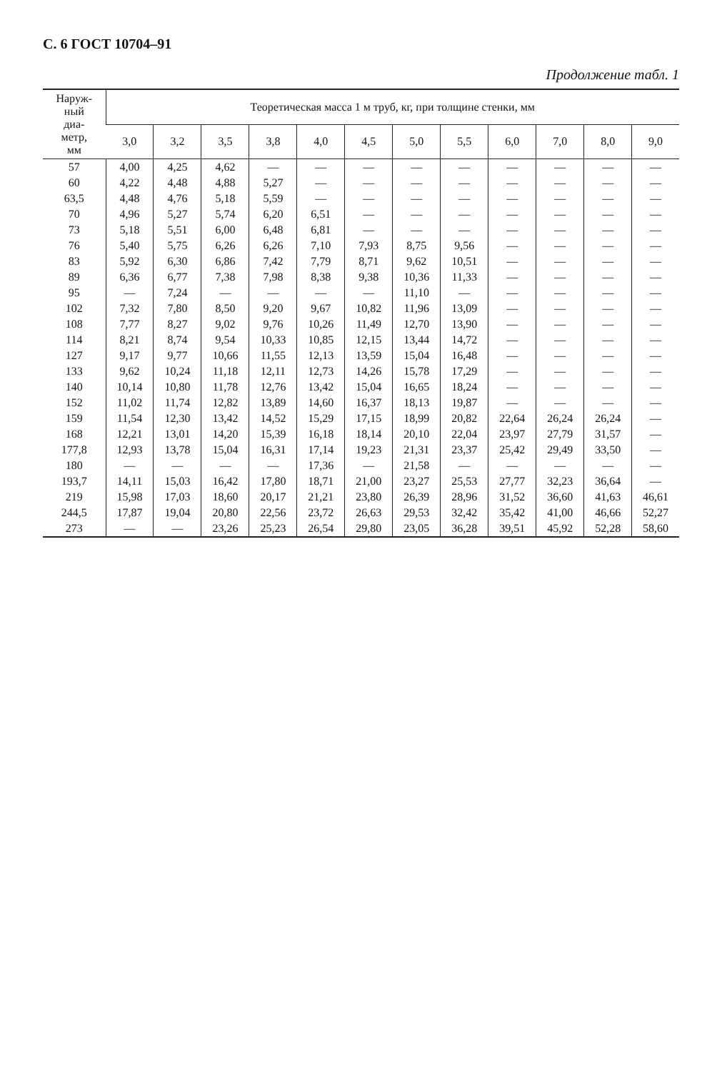С. 6 ГОСТ 10704–91
Продолжение табл. 1
| Наруж- ный диа- метр, мм | Теоретическая масса 1 м труб, кг, при толщине стенки, мм | | | | | | | | | | | |
| --- | --- | --- | --- | --- | --- | --- | --- | --- | --- | --- | --- | --- |
| | 3,0 | 3,2 | 3,5 | 3,8 | 4,0 | 4,5 | 5,0 | 5,5 | 6,0 | 7,0 | 8,0 | 9,0 |
| 57 | 4,00 | 4,25 | 4,62 | — | — | — | — | — | — | — | — | — |
| 60 | 4,22 | 4,48 | 4,88 | 5,27 | — | — | — | — | — | — | — | — |
| 63,5 | 4,48 | 4,76 | 5,18 | 5,59 | — | — | — | — | — | — | — | — |
| 70 | 4,96 | 5,27 | 5,74 | 6,20 | 6,51 | — | — | — | — | — | — | — |
| 73 | 5,18 | 5,51 | 6,00 | 6,48 | 6,81 | — | — | — | — | — | — | — |
| 76 | 5,40 | 5,75 | 6,26 | 6,26 | 7,10 | 7,93 | 8,75 | 9,56 | — | — | — | — |
| 83 | 5,92 | 6,30 | 6,86 | 7,42 | 7,79 | 8,71 | 9,62 | 10,51 | — | — | — | — |
| 89 | 6,36 | 6,77 | 7,38 | 7,98 | 8,38 | 9,38 | 10,36 | 11,33 | — | — | — | — |
| 95 | — | 7,24 | — | — | — | — | 11,10 | — | — | — | — | — |
| 102 | 7,32 | 7,80 | 8,50 | 9,20 | 9,67 | 10,82 | 11,96 | 13,09 | — | — | — | — |
| 108 | 7,77 | 8,27 | 9,02 | 9,76 | 10,26 | 11,49 | 12,70 | 13,90 | — | — | — | — |
| 114 | 8,21 | 8,74 | 9,54 | 10,33 | 10,85 | 12,15 | 13,44 | 14,72 | — | — | — | — |
| 127 | 9,17 | 9,77 | 10,66 | 11,55 | 12,13 | 13,59 | 15,04 | 16,48 | — | — | — | — |
| 133 | 9,62 | 10,24 | 11,18 | 12,11 | 12,73 | 14,26 | 15,78 | 17,29 | — | — | — | — |
| 140 | 10,14 | 10,80 | 11,78 | 12,76 | 13,42 | 15,04 | 16,65 | 18,24 | — | — | — | — |
| 152 | 11,02 | 11,74 | 12,82 | 13,89 | 14,60 | 16,37 | 18,13 | 19,87 | — | — | — | — |
| 159 | 11,54 | 12,30 | 13,42 | 14,52 | 15,29 | 17,15 | 18,99 | 20,82 | 22,64 | 26,24 | 26,24 | — |
| 168 | 12,21 | 13,01 | 14,20 | 15,39 | 16,18 | 18,14 | 20,10 | 22,04 | 23,97 | 27,79 | 31,57 | — |
| 177,8 | 12,93 | 13,78 | 15,04 | 16,31 | 17,14 | 19,23 | 21,31 | 23,37 | 25,42 | 29,49 | 33,50 | — |
| 180 | — | — | — | — | 17,36 | — | 21,58 | — | — | — | — | — |
| 193,7 | 14,11 | 15,03 | 16,42 | 17,80 | 18,71 | 21,00 | 23,27 | 25,53 | 27,77 | 32,23 | 36,64 | — |
| 219 | 15,98 | 17,03 | 18,60 | 20,17 | 21,21 | 23,80 | 26,39 | 28,96 | 31,52 | 36,60 | 41,63 | 46,61 |
| 244,5 | 17,87 | 19,04 | 20,80 | 22,56 | 23,72 | 26,63 | 29,53 | 32,42 | 35,42 | 41,00 | 46,66 | 52,27 |
| 273 | — | — | 23,26 | 25,23 | 26,54 | 29,80 | 23,05 | 36,28 | 39,51 | 45,92 | 52,28 | 58,60 |